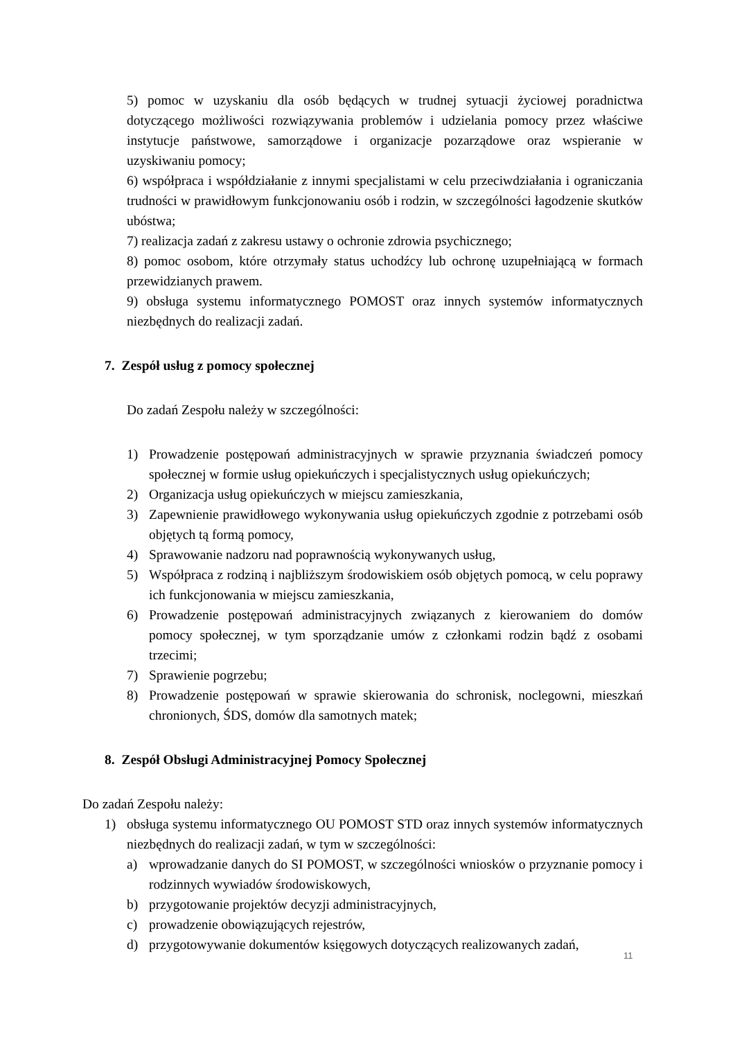5) pomoc w uzyskaniu dla osób będących w trudnej sytuacji życiowej poradnictwa dotyczącego możliwości rozwiązywania problemów i udzielania pomocy przez właściwe instytucje państwowe, samorządowe i organizacje pozarządowe oraz wspieranie w uzyskiwaniu pomocy;
6) współpraca i współdziałanie z innymi specjalistami w celu przeciwdziałania i ograniczania trudności w prawidłowym funkcjonowaniu osób i rodzin, w szczególności łagodzenie skutków ubóstwa;
7) realizacja zadań z zakresu ustawy o ochronie zdrowia psychicznego;
8) pomoc osobom, które otrzymały status uchodźcy lub ochronę uzupełniającą w formach przewidzianych prawem.
9) obsługa systemu informatycznego POMOST oraz innych systemów informatycznych niezbędnych do realizacji zadań.
7. Zespół usług z pomocy społecznej
Do zadań Zespołu należy w szczególności:
1) Prowadzenie postępowań administracyjnych w sprawie przyznania świadczeń pomocy społecznej w formie usług opiekuńczych i specjalistycznych usług opiekuńczych;
2) Organizacja usług opiekuńczych w miejscu zamieszkania,
3) Zapewnienie prawidłowego wykonywania usług opiekuńczych zgodnie z potrzebami osób objętych tą formą pomocy,
4) Sprawowanie nadzoru nad poprawnością wykonywanych usług,
5) Współpraca z rodziną i najbliższym środowiskiem osób objętych pomocą, w celu poprawy ich funkcjonowania w miejscu zamieszkania,
6) Prowadzenie postępowań administracyjnych związanych z kierowaniem do domów pomocy społecznej, w tym sporządzanie umów z członkami rodzin bądź z osobami trzecimi;
7) Sprawienie pogrzebu;
8) Prowadzenie postępowań w sprawie skierowania do schronisk, noclegowni, mieszkań chronionych, ŚDS, domów dla samotnych matek;
8. Zespół Obsługi Administracyjnej Pomocy Społecznej
Do zadań Zespołu należy:
1) obsługa systemu informatycznego OU POMOST STD oraz innych systemów informatycznych niezbędnych do realizacji zadań, w tym w szczególności:
a) wprowadzanie danych do SI POMOST, w szczególności wniosków o przyznanie pomocy i rodzinnych wywiadów środowiskowych,
b) przygotowanie projektów decyzji administracyjnych,
c) prowadzenie obowiązujących rejestrów,
d) przygotowywanie dokumentów księgowych dotyczących realizowanych zadań,
11